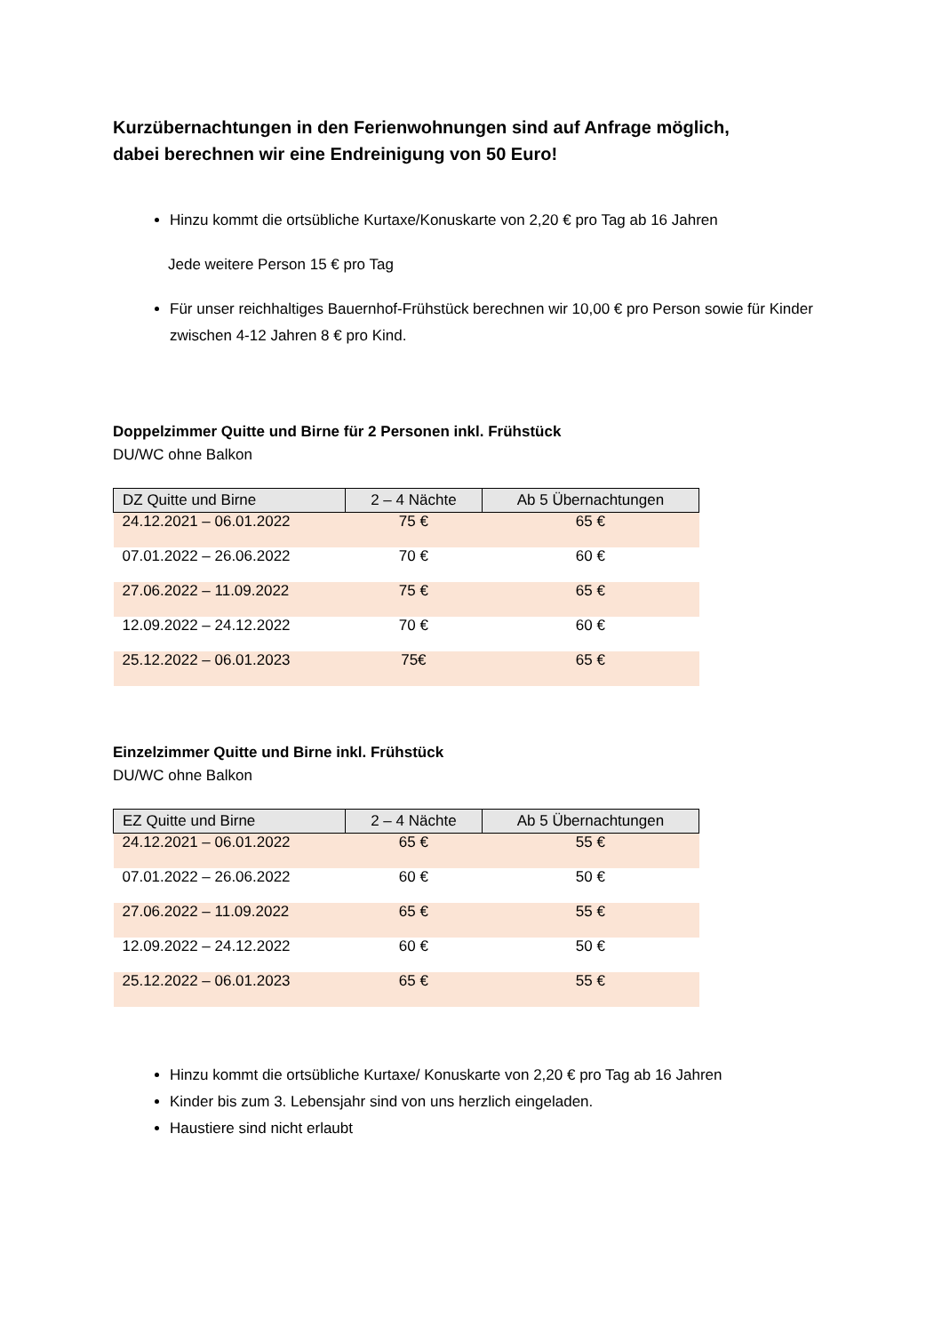Kurzübernachtungen in den Ferienwohnungen sind auf Anfrage möglich,
dabei berechnen wir eine Endreinigung von 50 Euro!
Hinzu kommt die ortsübliche Kurtaxe/Konuskarte von 2,20 € pro Tag ab 16 Jahren
Jede weitere Person 15 € pro Tag
Für unser reichhaltiges Bauernhof-Frühstück berechnen wir 10,00 € pro Person sowie für Kinder zwischen 4-12 Jahren 8 € pro Kind.
Doppelzimmer Quitte und Birne für 2 Personen inkl. Frühstück
DU/WC ohne Balkon
| DZ Quitte und Birne | 2 – 4 Nächte | Ab 5 Übernachtungen |
| --- | --- | --- |
| 24.12.2021 – 06.01.2022 | 75 € | 65 € |
| 07.01.2022 – 26.06.2022 | 70 € | 60 € |
| 27.06.2022 – 11.09.2022 | 75 € | 65 € |
| 12.09.2022 – 24.12.2022 | 70 € | 60 € |
| 25.12.2022 – 06.01.2023 | 75€ | 65 € |
Einzelzimmer Quitte und Birne inkl. Frühstück
DU/WC ohne Balkon
| EZ Quitte und Birne | 2 – 4 Nächte | Ab 5 Übernachtungen |
| --- | --- | --- |
| 24.12.2021 – 06.01.2022 | 65 € | 55 € |
| 07.01.2022 – 26.06.2022 | 60 € | 50 € |
| 27.06.2022 – 11.09.2022 | 65 € | 55 € |
| 12.09.2022 – 24.12.2022 | 60 € | 50 € |
| 25.12.2022 – 06.01.2023 | 65 € | 55 € |
Hinzu kommt die ortsübliche Kurtaxe/ Konuskarte von 2,20 € pro Tag ab 16 Jahren
Kinder bis zum 3. Lebensjahr sind von uns herzlich eingeladen.
Haustiere sind nicht erlaubt